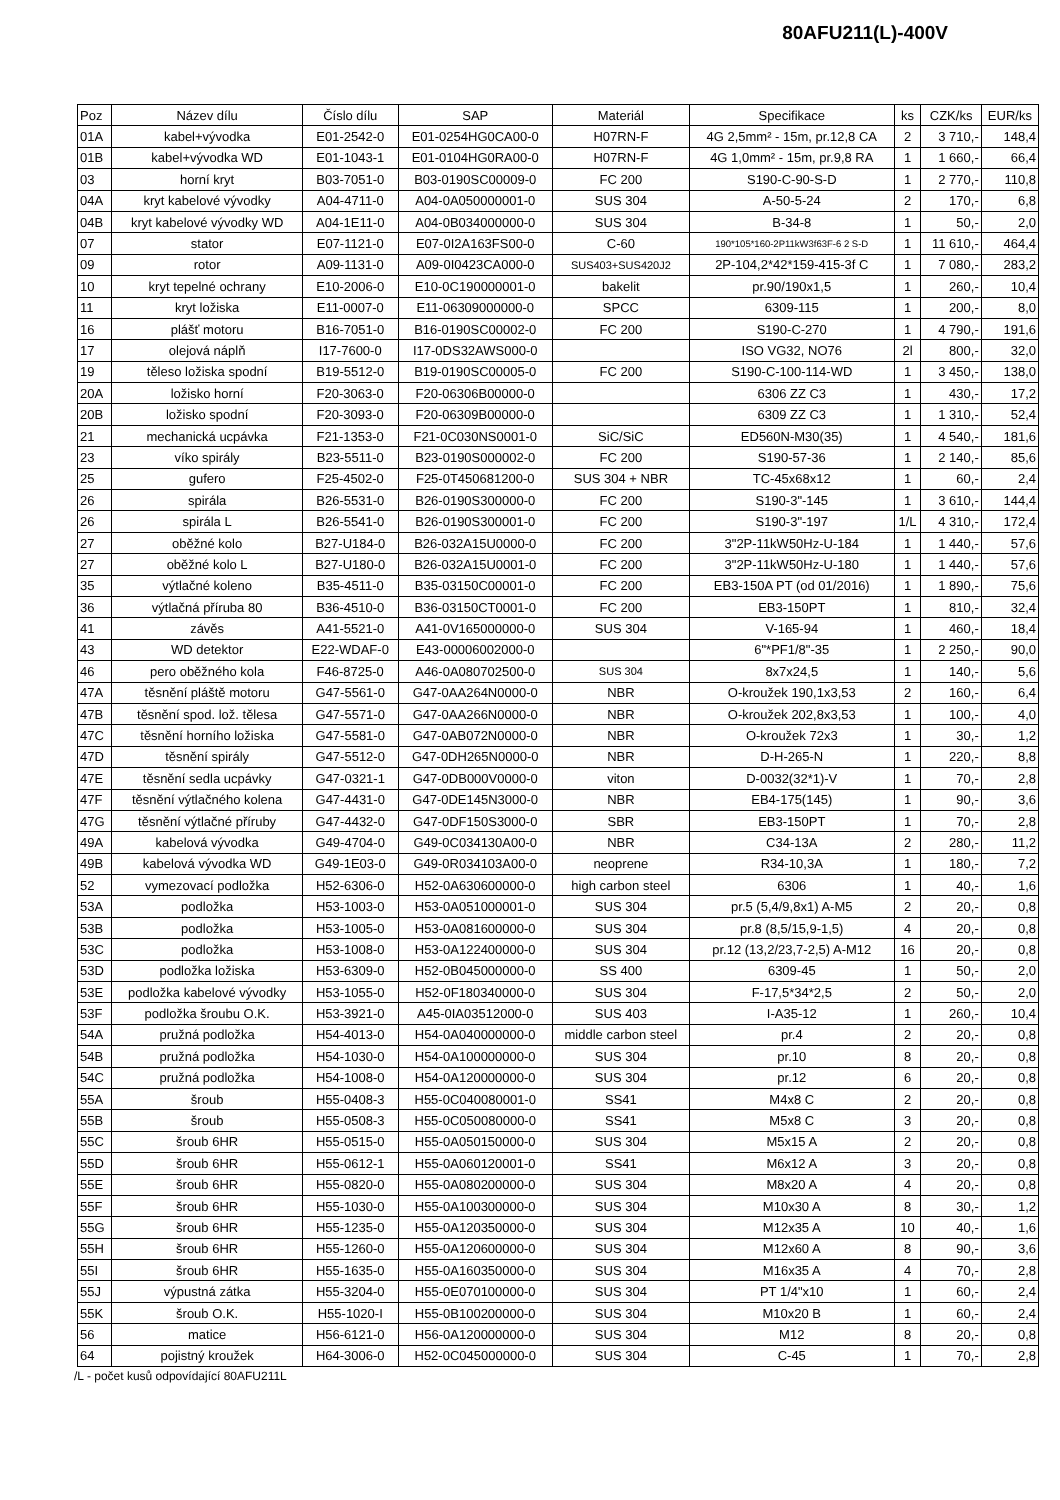80AFU211(L)-400V
| Poz | Název dílu | Číslo dílu | SAP | Materiál | Specifikace | ks | CZK/ks | EUR/ks |
| --- | --- | --- | --- | --- | --- | --- | --- | --- |
| 01A | kabel+vývodka | E01-2542-0 | E01-0254HG0CA00-0 | H07RN-F | 4G 2,5mm² - 15m, pr.12,8 CA | 2 | 3 710,- | 148,4 |
| 01B | kabel+vývodka WD | E01-1043-1 | E01-0104HG0RA00-0 | H07RN-F | 4G 1,0mm² - 15m, pr.9,8 RA | 1 | 1 660,- | 66,4 |
| 03 | horní kryt | B03-7051-0 | B03-0190SC00009-0 | FC 200 | S190-C-90-S-D | 1 | 2 770,- | 110,8 |
| 04A | kryt kabelové vývodky | A04-4711-0 | A04-0A050000001-0 | SUS 304 | A-50-5-24 | 2 | 170,- | 6,8 |
| 04B | kryt kabelové vývodky WD | A04-1E11-0 | A04-0B034000000-0 | SUS 304 | B-34-8 | 1 | 50,- | 2,0 |
| 07 | stator | E07-1121-0 | E07-0I2A163FS00-0 | C-60 | 190*105*160-2P11kW3f63F-6 2 S-D | 1 | 11 610,- | 464,4 |
| 09 | rotor | A09-1131-0 | A09-0I0423CA000-0 | SUS403+SUS420J2 | 2P-104,2*42*159-415-3f C | 1 | 7 080,- | 283,2 |
| 10 | kryt tepelné ochrany | E10-2006-0 | E10-0C190000001-0 | bakelit | pr.90/190x1,5 | 1 | 260,- | 10,4 |
| 11 | kryt ložiska | E11-0007-0 | E11-06309000000-0 | SPCC | 6309-115 | 1 | 200,- | 8,0 |
| 16 | plášť motoru | B16-7051-0 | B16-0190SC00002-0 | FC 200 | S190-C-270 | 1 | 4 790,- | 191,6 |
| 17 | olejová náplň | I17-7600-0 | I17-0DS32AWS000-0 | | ISO VG32, NO76 | 2l | 800,- | 32,0 |
| 19 | těleso ložiska spodní | B19-5512-0 | B19-0190SC00005-0 | FC 200 | S190-C-100-114-WD | 1 | 3 450,- | 138,0 |
| 20A | ložisko horní | F20-3063-0 | F20-06306B00000-0 | | 6306 ZZ C3 | 1 | 430,- | 17,2 |
| 20B | ložisko spodní | F20-3093-0 | F20-06309B00000-0 | | 6309 ZZ C3 | 1 | 1 310,- | 52,4 |
| 21 | mechanická ucpávka | F21-1353-0 | F21-0C030NS0001-0 | SiC/SiC | ED560N-M30(35) | 1 | 4 540,- | 181,6 |
| 23 | víko spirály | B23-5511-0 | B23-0190S000002-0 | FC 200 | S190-57-36 | 1 | 2 140,- | 85,6 |
| 25 | gufero | F25-4502-0 | F25-0T450681200-0 | SUS 304 + NBR | TC-45x68x12 | 1 | 60,- | 2,4 |
| 26 | spirála | B26-5531-0 | B26-0190S300000-0 | FC 200 | S190-3"-145 | 1 | 3 610,- | 144,4 |
| 26 | spirála L | B26-5541-0 | B26-0190S300001-0 | FC 200 | S190-3"-197 | 1/L | 4 310,- | 172,4 |
| 27 | oběžné kolo | B27-U184-0 | B26-032A15U0000-0 | FC 200 | 3"2P-11kW50Hz-U-184 | 1 | 1 440,- | 57,6 |
| 27 | oběžné kolo L | B27-U180-0 | B26-032A15U0001-0 | FC 200 | 3"2P-11kW50Hz-U-180 | 1 | 1 440,- | 57,6 |
| 35 | výtlačné koleno | B35-4511-0 | B35-03150C00001-0 | FC 200 | EB3-150A PT (od 01/2016) | 1 | 1 890,- | 75,6 |
| 36 | výtlačná příruba 80 | B36-4510-0 | B36-03150CT0001-0 | FC 200 | EB3-150PT | 1 | 810,- | 32,4 |
| 41 | závěs | A41-5521-0 | A41-0V165000000-0 | SUS 304 | V-165-94 | 1 | 460,- | 18,4 |
| 43 | WD detektor | E22-WDAF-0 | E43-00006002000-0 | | 6"*PF1/8"-35 | 1 | 2 250,- | 90,0 |
| 46 | pero oběžného kola | F46-8725-0 | A46-0A080702500-0 | SUS 304 | 8x7x24,5 | 1 | 140,- | 5,6 |
| 47A | těsnění pláště motoru | G47-5561-0 | G47-0AA264N0000-0 | NBR | O-kroužek 190,1x3,53 | 2 | 160,- | 6,4 |
| 47B | těsnění spod. lož. tělesa | G47-5571-0 | G47-0AA266N0000-0 | NBR | O-kroužek 202,8x3,53 | 1 | 100,- | 4,0 |
| 47C | těsnění horního ložiska | G47-5581-0 | G47-0AB072N0000-0 | NBR | O-kroužek 72x3 | 1 | 30,- | 1,2 |
| 47D | těsnění spirály | G47-5512-0 | G47-0DH265N0000-0 | NBR | D-H-265-N | 1 | 220,- | 8,8 |
| 47E | těsnění sedla ucpávky | G47-0321-1 | G47-0DB000V0000-0 | viton | D-0032(32*1)-V | 1 | 70,- | 2,8 |
| 47F | těsnění výtlačného kolena | G47-4431-0 | G47-0DE145N3000-0 | NBR | EB4-175(145) | 1 | 90,- | 3,6 |
| 47G | těsnění výtlačné příruby | G47-4432-0 | G47-0DF150S3000-0 | SBR | EB3-150PT | 1 | 70,- | 2,8 |
| 49A | kabelová vývodka | G49-4704-0 | G49-0C034130A00-0 | NBR | C34-13A | 2 | 280,- | 11,2 |
| 49B | kabelová vývodka WD | G49-1E03-0 | G49-0R034103A00-0 | neoprene | R34-10,3A | 1 | 180,- | 7,2 |
| 52 | vymezovací podložka | H52-6306-0 | H52-0A630600000-0 | high carbon steel | 6306 | 1 | 40,- | 1,6 |
| 53A | podložka | H53-1003-0 | H53-0A051000001-0 | SUS 304 | pr.5 (5,4/9,8x1) A-M5 | 2 | 20,- | 0,8 |
| 53B | podložka | H53-1005-0 | H53-0A081600000-0 | SUS 304 | pr.8 (8,5/15,9-1,5) | 4 | 20,- | 0,8 |
| 53C | podložka | H53-1008-0 | H53-0A122400000-0 | SUS 304 | pr.12 (13,2/23,7-2,5) A-M12 | 16 | 20,- | 0,8 |
| 53D | podložka ložiska | H53-6309-0 | H52-0B045000000-0 | SS 400 | 6309-45 | 1 | 50,- | 2,0 |
| 53E | podložka kabelové vývodky | H53-1055-0 | H52-0F180340000-0 | SUS 304 | F-17,5*34*2,5 | 2 | 50,- | 2,0 |
| 53F | podložka šroubu O.K. | H53-3921-0 | A45-0IA03512000-0 | SUS 403 | I-A35-12 | 1 | 260,- | 10,4 |
| 54A | pružná podložka | H54-4013-0 | H54-0A040000000-0 | middle carbon steel | pr.4 | 2 | 20,- | 0,8 |
| 54B | pružná podložka | H54-1030-0 | H54-0A100000000-0 | SUS 304 | pr.10 | 8 | 20,- | 0,8 |
| 54C | pružná podložka | H54-1008-0 | H54-0A120000000-0 | SUS 304 | pr.12 | 6 | 20,- | 0,8 |
| 55A | šroub | H55-0408-3 | H55-0C040080001-0 | SS41 | M4x8 C | 2 | 20,- | 0,8 |
| 55B | šroub | H55-0508-3 | H55-0C050080000-0 | SS41 | M5x8 C | 3 | 20,- | 0,8 |
| 55C | šroub 6HR | H55-0515-0 | H55-0A050150000-0 | SUS 304 | M5x15 A | 2 | 20,- | 0,8 |
| 55D | šroub 6HR | H55-0612-1 | H55-0A060120001-0 | SS41 | M6x12 A | 3 | 20,- | 0,8 |
| 55E | šroub 6HR | H55-0820-0 | H55-0A080200000-0 | SUS 304 | M8x20 A | 4 | 20,- | 0,8 |
| 55F | šroub 6HR | H55-1030-0 | H55-0A100300000-0 | SUS 304 | M10x30 A | 8 | 30,- | 1,2 |
| 55G | šroub 6HR | H55-1235-0 | H55-0A120350000-0 | SUS 304 | M12x35 A | 10 | 40,- | 1,6 |
| 55H | šroub 6HR | H55-1260-0 | H55-0A120600000-0 | SUS 304 | M12x60 A | 8 | 90,- | 3,6 |
| 55I | šroub 6HR | H55-1635-0 | H55-0A160350000-0 | SUS 304 | M16x35 A | 4 | 70,- | 2,8 |
| 55J | výpustná zátka | H55-3204-0 | H55-0E070100000-0 | SUS 304 | PT 1/4"x10 | 1 | 60,- | 2,4 |
| 55K | šroub O.K. | H55-1020-I | H55-0B100200000-0 | SUS 304 | M10x20 B | 1 | 60,- | 2,4 |
| 56 | matice | H56-6121-0 | H56-0A120000000-0 | SUS 304 | M12 | 8 | 20,- | 0,8 |
| 64 | pojistný kroužek | H64-3006-0 | H52-0C045000000-0 | SUS 304 | C-45 | 1 | 70,- | 2,8 |
/L - počet kusů odpovídající 80AFU211L